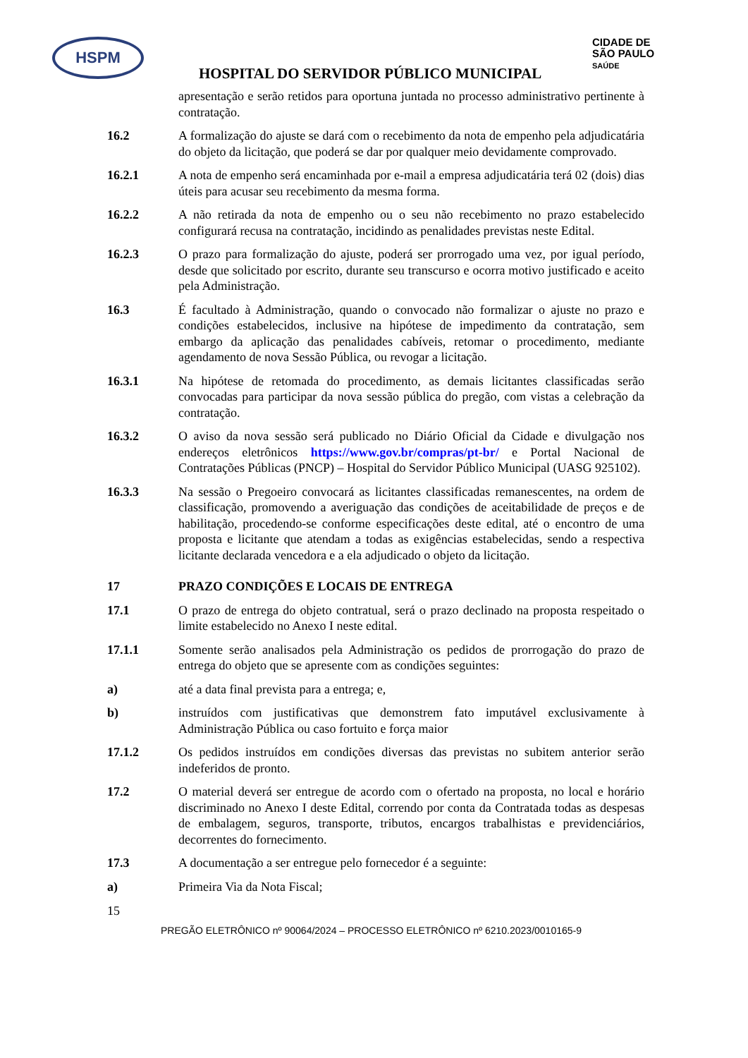HSPM
CIDADE DE
SÃO PAULO
SAÚDE
HOSPITAL DO SERVIDOR PÚBLICO MUNICIPAL
apresentação e serão retidos para oportuna juntada no processo administrativo pertinente à contratação.
16.2 A formalização do ajuste se dará com o recebimento da nota de empenho pela adjudicatária do objeto da licitação, que poderá se dar por qualquer meio devidamente comprovado.
16.2.1 A nota de empenho será encaminhada por e-mail a empresa adjudicatária terá 02 (dois) dias úteis para acusar seu recebimento da mesma forma.
16.2.2 A não retirada da nota de empenho ou o seu não recebimento no prazo estabelecido configurará recusa na contratação, incidindo as penalidades previstas neste Edital.
16.2.3 O prazo para formalização do ajuste, poderá ser prorrogado uma vez, por igual período, desde que solicitado por escrito, durante seu transcurso e ocorra motivo justificado e aceito pela Administração.
16.3 É facultado à Administração, quando o convocado não formalizar o ajuste no prazo e condições estabelecidos, inclusive na hipótese de impedimento da contratação, sem embargo da aplicação das penalidades cabíveis, retomar o procedimento, mediante agendamento de nova Sessão Pública, ou revogar a licitação.
16.3.1 Na hipótese de retomada do procedimento, as demais licitantes classificadas serão convocadas para participar da nova sessão pública do pregão, com vistas a celebração da contratação.
16.3.2 O aviso da nova sessão será publicado no Diário Oficial da Cidade e divulgação nos endereços eletrônicos https://www.gov.br/compras/pt-br/ e Portal Nacional de Contratações Públicas (PNCP) – Hospital do Servidor Público Municipal (UASG 925102).
16.3.3 Na sessão o Pregoeiro convocará as licitantes classificadas remanescentes, na ordem de classificação, promovendo a averiguação das condições de aceitabilidade de preços e de habilitação, procedendo-se conforme especificações deste edital, até o encontro de uma proposta e licitante que atendam a todas as exigências estabelecidas, sendo a respectiva licitante declarada vencedora e a ela adjudicado o objeto da licitação.
17 PRAZO CONDIÇÕES E LOCAIS DE ENTREGA
17.1 O prazo de entrega do objeto contratual, será o prazo declinado na proposta respeitado o limite estabelecido no Anexo I neste edital.
17.1.1 Somente serão analisados pela Administração os pedidos de prorrogação do prazo de entrega do objeto que se apresente com as condições seguintes:
a) até a data final prevista para a entrega; e,
b) instruídos com justificativas que demonstrem fato imputável exclusivamente à Administração Pública ou caso fortuito e força maior
17.1.2 Os pedidos instruídos em condições diversas das previstas no subitem anterior serão indeferidos de pronto.
17.2 O material deverá ser entregue de acordo com o ofertado na proposta, no local e horário discriminado no Anexo I deste Edital, correndo por conta da Contratada todas as despesas de embalagem, seguros, transporte, tributos, encargos trabalhistas e previdenciários, decorrentes do fornecimento.
17.3 A documentação a ser entregue pelo fornecedor é a seguinte:
a) Primeira Via da Nota Fiscal;
15
PREGÃO ELETRÔNICO nº 90064/2024 – PROCESSO ELETRÔNICO nº 6210.2023/0010165-9